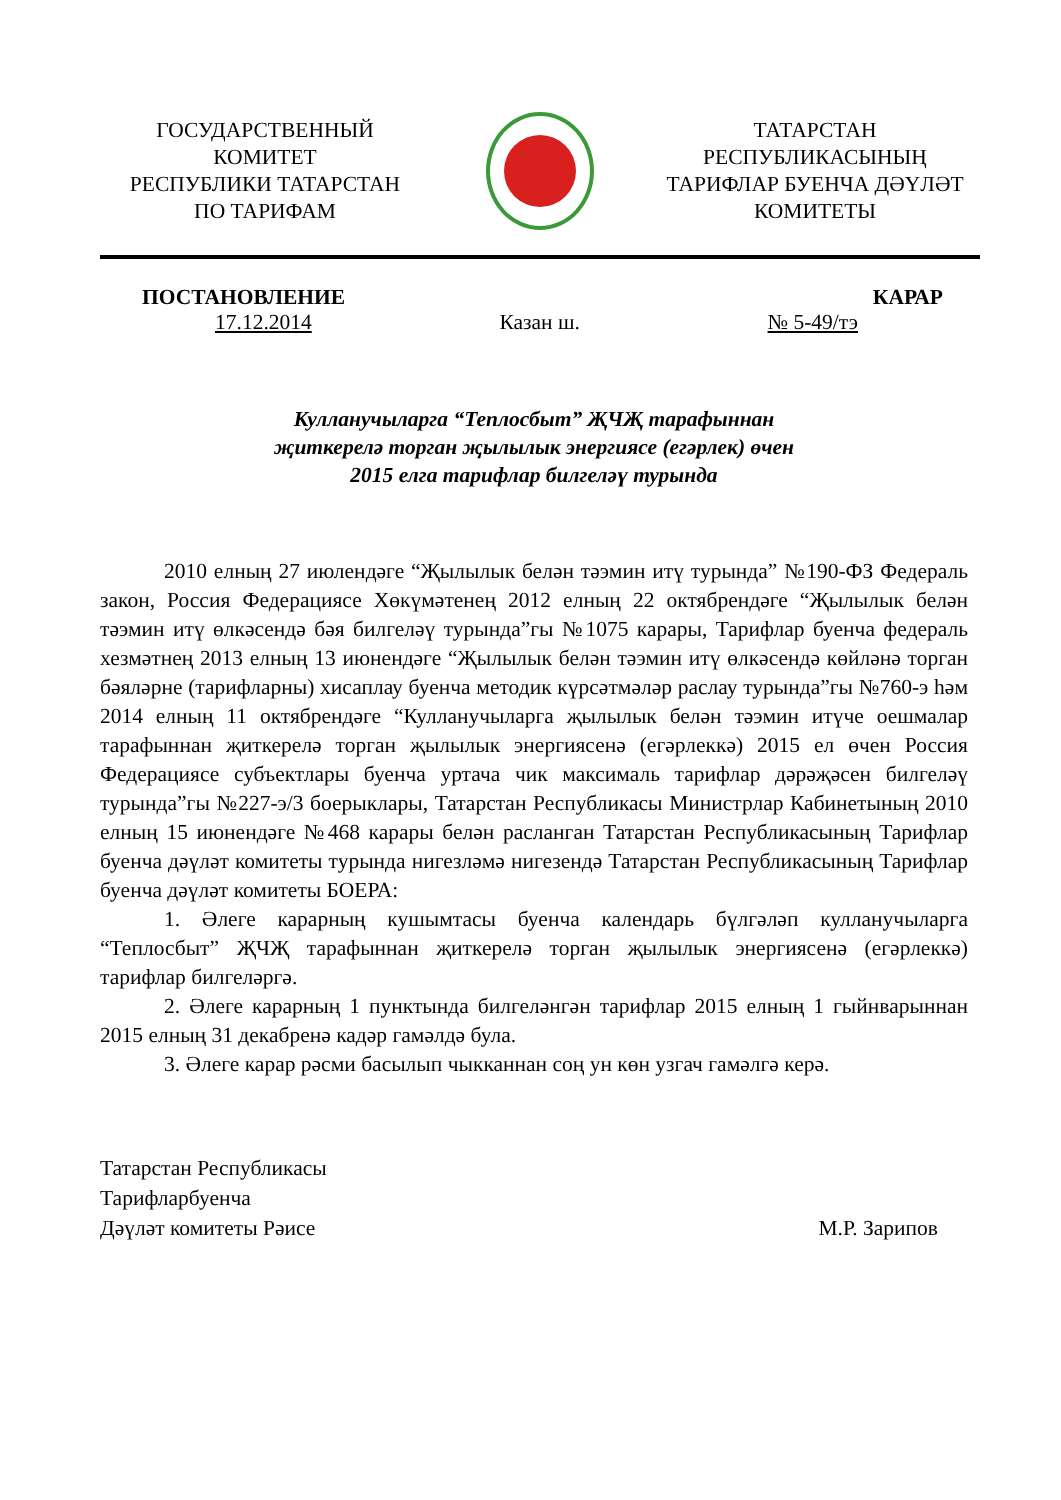ГОСУДАРСТВЕННЫЙ
КОМИТЕТ
РЕСПУБЛИКИ ТАТАРСТАН
ПО ТАРИФАМ
ТАТАРСТАН
РЕСПУБЛИКАСЫНЫҢ
ТАРИФЛАР БУЕНЧА ДӘҮЛӘТ
КОМИТЕТЫ
ПОСТАНОВЛЕНИЕ КАРАР
17.12.2014 Казан ш. № 5-49/тэ
Кулланучыларга “Теплосбыт” ҖЧҖ тарафыннан
җиткерелә торган җылылык энергиясе (егәрлек) өчен
2015 елга тарифлар билгеләү турында
2010 елның 27 июлендәге “Җылылык белән тәэмин итү турында” №190-ФЗ Федераль закон, Россия Федерациясе Хөкүмәтенең 2012 елның 22 октябрендәге “Җылылык белән тәэмин итү өлкәсендә бәя билгеләү турында”гы №1075 карары, Тарифлар буенча федераль хезмәтнең 2013 елның 13 июнендәге “Җылылык белән тәэмин итү өлкәсендә көйләнә торган бәяләрне (тарифларны) хисаплау буенча методик күрсәтмәләр раслау турында”гы №760-э һәм 2014 елның 11 октябрендәге “Кулланучыларга җылылык белән тәэмин итүче оешмалар тарафыннан җиткерелә торган җылылык энергиясенә (егәрлеккә) 2015 ел өчен Россия Федерациясе субъектлары буенча уртача чик максималь тарифлар дәрәҗәсен билгеләү турында”гы №227-э/3 боерыклары, Татарстан Республикасы Министрлар Кабинетының 2010 елның 15 июнендәге №468 карары белән расланган Татарстан Республикасының Тарифлар буенча дәүләт комитеты турында нигезләмә нигезендә Татарстан Республикасының Тарифлар буенча дәүләт комитеты БОЕРА:
1. Әлеге карарның кушымтасы буенча календарь бүлгәләп кулланучыларга “Теплосбыт” ҖЧҖ тарафыннан җиткерелә торган җылылык энергиясенә (егәрлеккә) тарифлар билгеләргә.
2. Әлеге карарның 1 пунктында билгеләнгән тарифлар 2015 елның 1 гыйнварыннан 2015 елның 31 декабренә кадәр гамәлдә була.
3. Әлеге карар рәсми басылып чыкканнан соң ун көн узгач гамәлгә керә.
Татарстан Республикасы
Тарифларбуенча
Дәүләт комитеты Рәисе М.Р. Зарипов